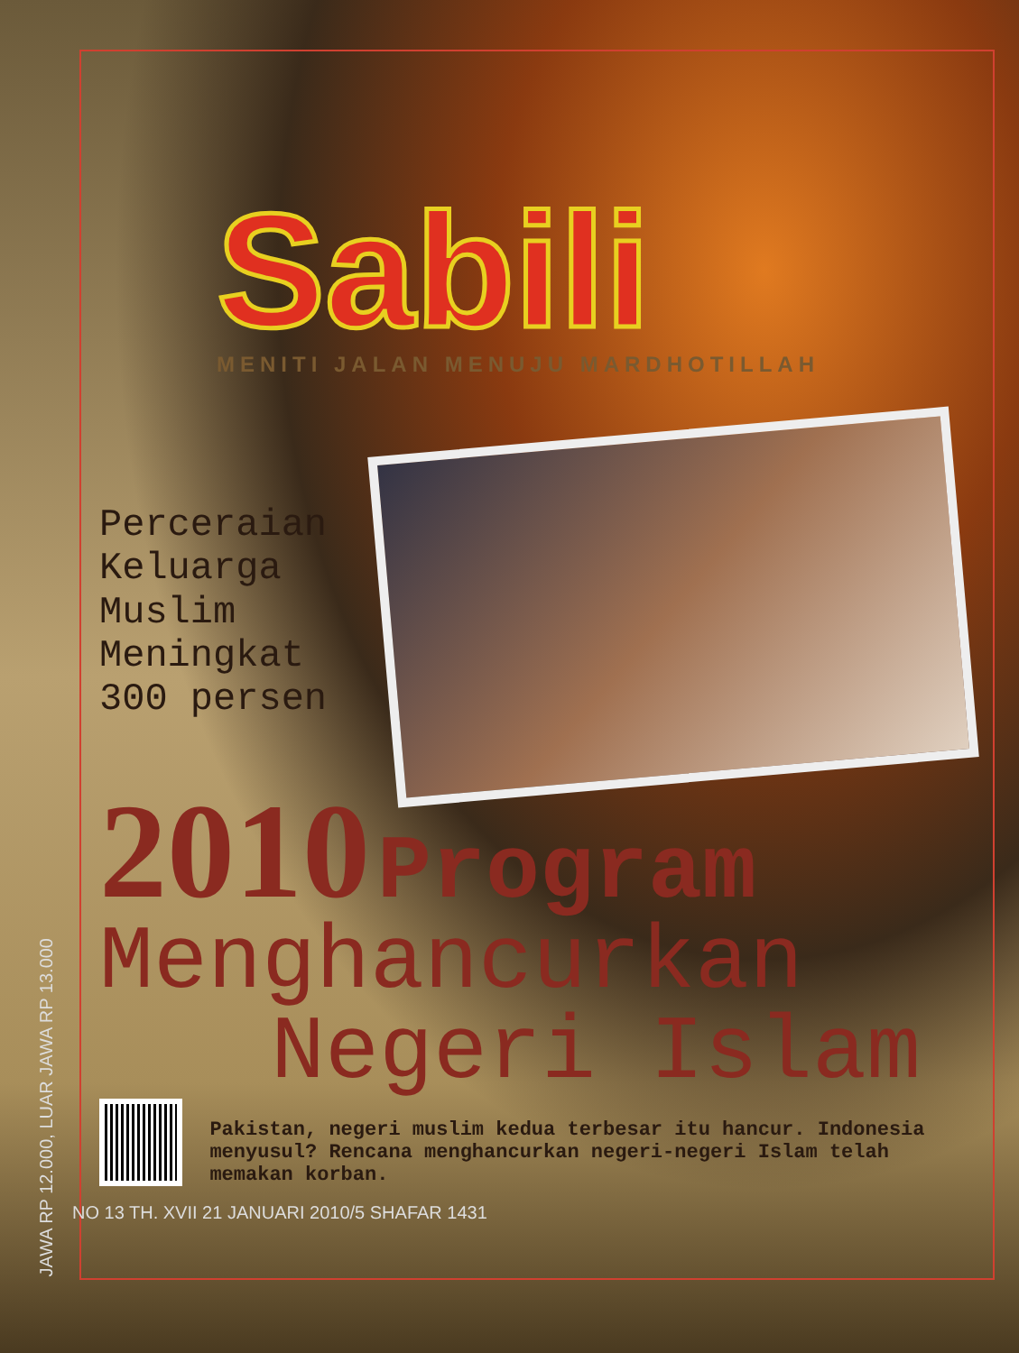JAWA RP 12.000, LUAR JAWA RP 13.000
Sabili
MENITI JALAN MENUJU MARDHOTILLAH
Perceraian
Keluarga
Muslim
Meningkat
300 persen
2010 Program
Menghancurkan
Negeri Islam
Pakistan, negeri muslim kedua terbesar itu hancur. Indonesia menyusul? Rencana menghancurkan negeri-negeri Islam telah memakan korban.
NO 13 TH. XVII 21 JANUARI 2010/5 SHAFAR 1431